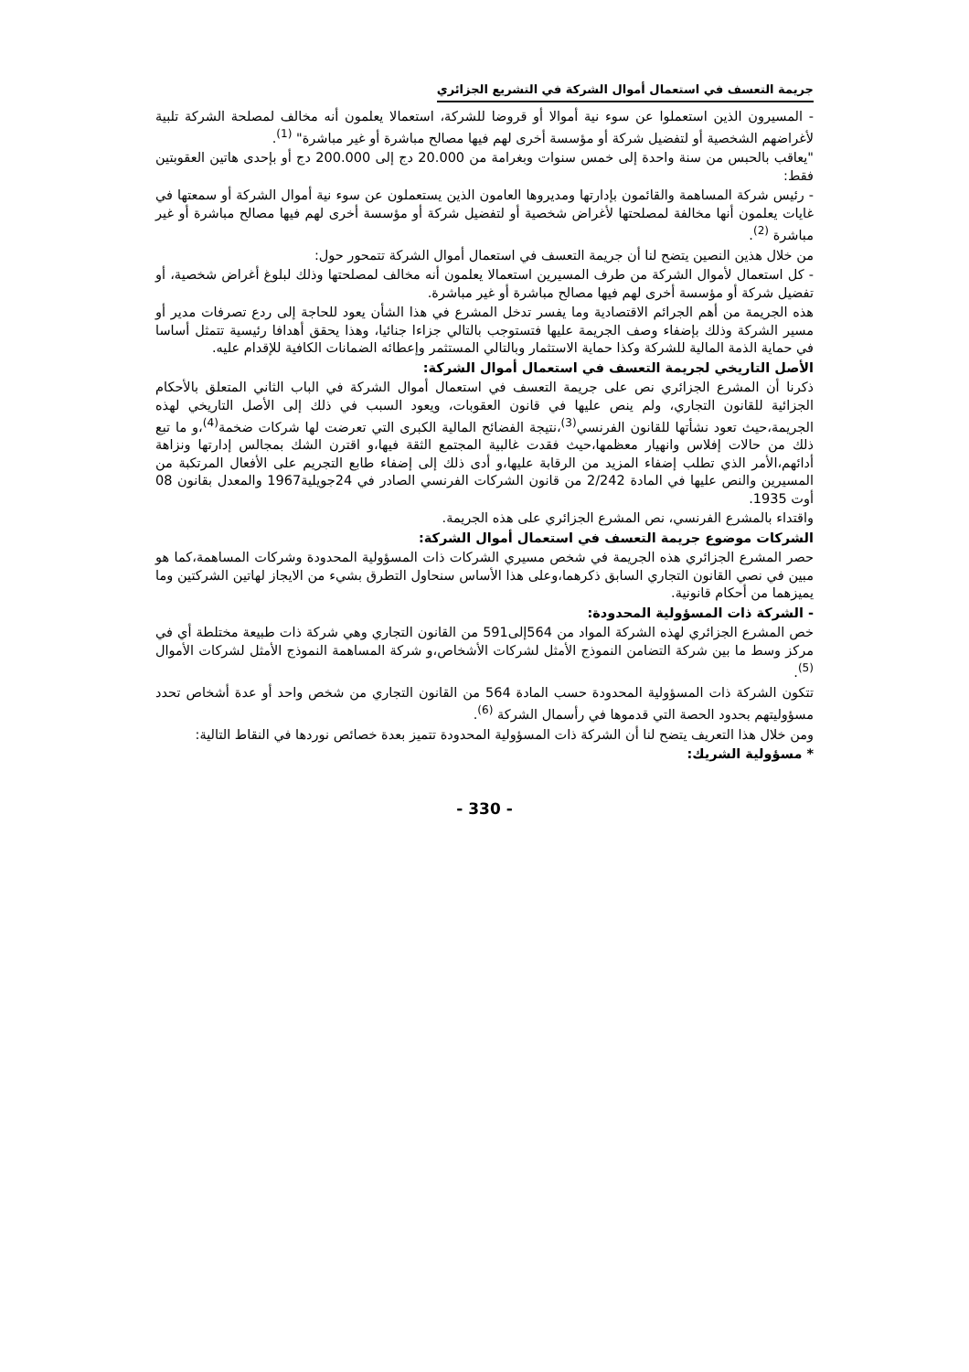جريمة التعسف في استعمال أموال الشركة في التشريع الجزائري
- المسيرون الذين استعملوا عن سوء نية أموالا أو قروضا للشركة، استعمالا يعلمون أنه مخالف لمصلحة الشركة تلبية لأغراضهم الشخصية أو لتفضيل شركة أو مؤسسة أخرى لهم فيها مصالح مباشرة أو غير مباشرة" <sup>(1)</sup>.
"يعاقب بالحبس من سنة واحدة إلى خمس سنوات وبغرامة من 20.000 دج إلى 200.000 دج أو بإحدى هاتين العقوبتين فقط:
- رئيس شركة المساهمة والقائمون بإدارتها ومديروها العامون الذين يستعملون عن سوء نية أموال الشركة أو سمعتها في غايات يعلمون أنها مخالفة لمصلحتها لأغراض شخصية أو لتفضيل شركة أو مؤسسة أخرى لهم فيها مصالح مباشرة أو غير مباشرة <sup>(2)</sup>.
من خلال هذين النصين يتضح لنا أن جريمة التعسف في استعمال أموال الشركة تتمحور حول:
- كل استعمال لأموال الشركة من طرف المسيرين استعمالا يعلمون أنه مخالف لمصلحتها وذلك لبلوغ أغراض شخصية، أو تفضيل شركة أو مؤسسة أخرى لهم فيها مصالح مباشرة أو غير مباشرة.
هذه الجريمة من أهم الجرائم الاقتصادية وما يفسر تدخل المشرع في هذا الشأن يعود للحاجة إلى ردع تصرفات مدير أو مسير الشركة وذلك بإضفاء وصف الجريمة عليها فتستوجب بالتالي جزاءا جنائيا، وهذا يحقق أهدافا رئيسية تتمثل أساسا في حماية الذمة المالية للشركة وكذا حماية الاستثمار وبالتالي المستثمر وإعطائه الضمانات الكافية للإقدام عليه.
الأصل التاريخي لجريمة التعسف في استعمال أموال الشركة:
ذكرنا أن المشرع الجزائري نص على جريمة التعسف في استعمال أموال الشركة في الباب الثاني المتعلق بالأحكام الجزائية للقانون التجاري، ولم ينص عليها في قانون العقوبات، ويعود السبب في ذلك إلى الأصل التاريخي لهذه الجريمة،حيث تعود نشأتها للقانون الفرنسي<sup>(3)</sup>،نتيجة الفضائح المالية الكبرى التي تعرضت لها شركات ضخمة<sup>(4)</sup>،و ما تبع ذلك من حالات إفلاس وانهيار معظمها،حيث فقدت غالبية المجتمع الثقة فيها،و اقترن الشك بمجالس إدارتها ونزاهة أدائهم،الأمر الذي تطلب إضفاء المزيد من الرقابة عليها،و أدى ذلك إلى إضفاء طابع التجريم على الأفعال المرتكبة من المسيرين والنص عليها في المادة 2/242 من قانون الشركات الفرنسي الصادر في 24جويلية1967 والمعدل بقانون 08 أوت 1935.
واقتداء بالمشرع الفرنسي، نص المشرع الجزائري على هذه الجريمة.
الشركات موضوع جريمة التعسف في استعمال أموال الشركة:
حصر المشرع الجزائري هذه الجريمة في شخص مسيري الشركات ذات المسؤولية المحدودة وشركات المساهمة،كما هو مبين في نصي القانون التجاري السابق ذكرهما،وعلى هذا الأساس سنحاول التطرق بشيء من الايجاز لهاتين الشركتين وما يميزهما من أحكام قانونية.
- الشركة ذات المسؤولية المحدودة:
خص المشرع الجزائري لهذه الشركة المواد من 564إلى591 من القانون التجاري وهي شركة ذات طبيعة مختلطة أي في مركز وسط ما بين شركة التضامن النموذج الأمثل لشركات الأشخاص،و شركة المساهمة النموذج الأمثل لشركات الأموال <sup>(5)</sup>.
تتكون الشركة ذات المسؤولية المحدودة حسب المادة 564 من القانون التجاري من شخص واحد أو عدة أشخاص تحدد مسؤوليتهم بحدود الحصة التي قدموها في رأسمال الشركة <sup>(6)</sup>.
ومن خلال هذا التعريف يتضح لنا أن الشركة ذات المسؤولية المحدودة تتميز بعدة خصائص نوردها في النقاط التالية:
* مسؤولية الشريك:
- 330 -